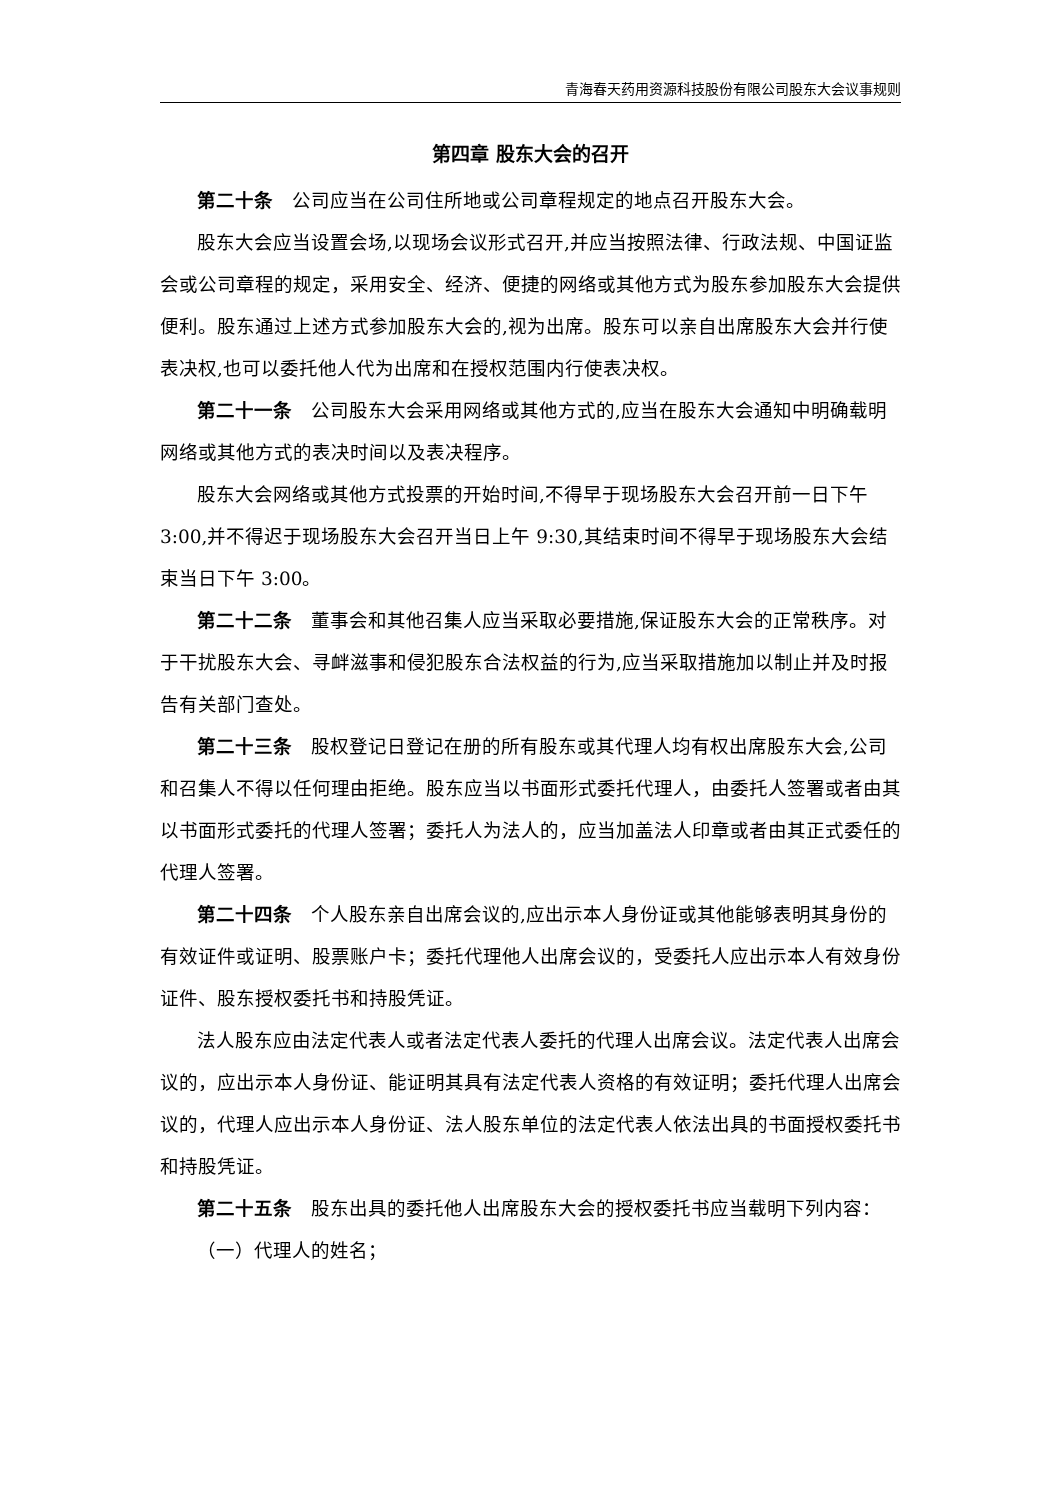青海春天药用资源科技股份有限公司股东大会议事规则
第四章 股东大会的召开
第二十条　公司应当在公司住所地或公司章程规定的地点召开股东大会。
股东大会应当设置会场,以现场会议形式召开,并应当按照法律、行政法规、中国证监会或公司章程的规定，采用安全、经济、便捷的网络或其他方式为股东参加股东大会提供便利。股东通过上述方式参加股东大会的,视为出席。股东可以亲自出席股东大会并行使表决权,也可以委托他人代为出席和在授权范围内行使表决权。
第二十一条　公司股东大会采用网络或其他方式的,应当在股东大会通知中明确载明网络或其他方式的表决时间以及表决程序。
股东大会网络或其他方式投票的开始时间,不得早于现场股东大会召开前一日下午 3:00,并不得迟于现场股东大会召开当日上午 9:30,其结束时间不得早于现场股东大会结束当日下午 3:00。
第二十二条　董事会和其他召集人应当采取必要措施,保证股东大会的正常秩序。对于干扰股东大会、寻衅滋事和侵犯股东合法权益的行为,应当采取措施加以制止并及时报告有关部门查处。
第二十三条　股权登记日登记在册的所有股东或其代理人均有权出席股东大会,公司和召集人不得以任何理由拒绝。股东应当以书面形式委托代理人，由委托人签署或者由其以书面形式委托的代理人签署；委托人为法人的，应当加盖法人印章或者由其正式委任的代理人签署。
第二十四条　个人股东亲自出席会议的,应出示本人身份证或其他能够表明其身份的有效证件或证明、股票账户卡；委托代理他人出席会议的，受委托人应出示本人有效身份证件、股东授权委托书和持股凭证。
法人股东应由法定代表人或者法定代表人委托的代理人出席会议。法定代表人出席会议的，应出示本人身份证、能证明其具有法定代表人资格的有效证明；委托代理人出席会议的，代理人应出示本人身份证、法人股东单位的法定代表人依法出具的书面授权委托书和持股凭证。
第二十五条　股东出具的委托他人出席股东大会的授权委托书应当载明下列内容：
（一）代理人的姓名；